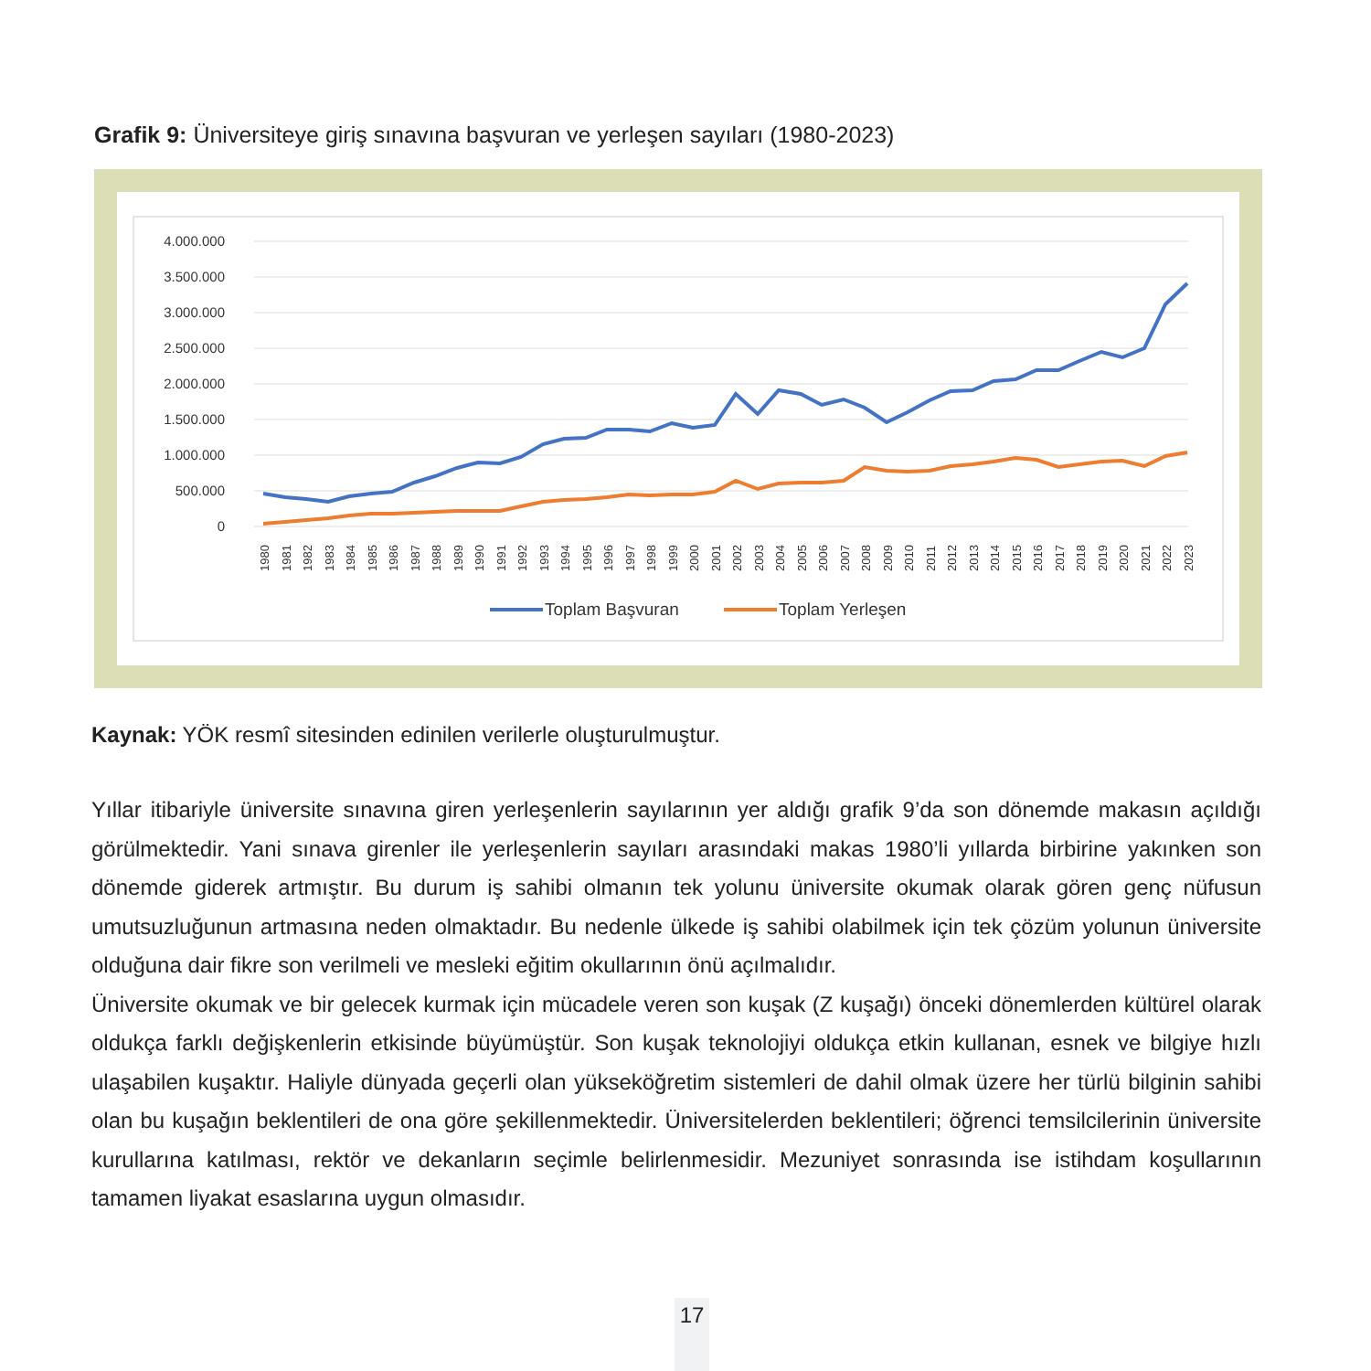Grafik 9: Üniversiteye giriş sınavına başvuran ve yerleşen sayıları (1980-2023)
4.000.000
3.500.000
3.000.000
2.500.000
2.000.000
1.500.000
1.000.000
500.000
0
1980
1981
1982
1983
1984
1985
1986
1987
1988
1989
1990
1991
1992
1993
1994
1995
1996
1997
1998
1999
2000
2001
2002
2003
2004
2005
2006
2007
2008
2009
2010
2011
2012
2013
2014
2015
2016
2017
2018
2019
2020
2021
2022
2023
Toplam Başvuran
Toplam Yerleşen
Kaynak: YÖK resmî sitesinden edinilen verilerle oluşturulmuştur.
Yıllar itibariyle üniversite sınavına giren yerleşenlerin sayılarının yer aldığı grafik 9’da son dönemde makasın açıldığı görülmektedir. Yani sınava girenler ile yerleşenlerin sayıları arasındaki makas 1980’li yıllarda birbirine yakınken son dönemde giderek artmıştır. Bu durum iş sahibi olmanın tek yolunu üniversite okumak olarak gören genç nüfusun umutsuzluğunun artmasına neden olmaktadır. Bu nedenle ülkede iş sahibi olabilmek için tek çözüm yolunun üniversite olduğuna dair fikre son verilmeli ve mesleki eğitim okullarının önü açılmalıdır.
Üniversite okumak ve bir gelecek kurmak için mücadele veren son kuşak (Z kuşağı) önceki dönemlerden kültürel olarak oldukça farklı değişkenlerin etkisinde büyümüştür. Son kuşak teknolojiyi oldukça etkin kullanan, esnek ve bilgiye hızlı ulaşabilen kuşaktır. Haliyle dünyada geçerli olan yükseköğretim sistemleri de dahil olmak üzere her türlü bilginin sahibi olan bu kuşağın beklentileri de ona göre şekillenmektedir. Üniversitelerden beklentileri; öğrenci temsilcilerinin üniversite kurullarına katılması, rektör ve dekanların seçimle belirlenmesidir. Mezuniyet sonrasında ise istihdam koşullarının tamamen liyakat esaslarına uygun olmasıdır.
17